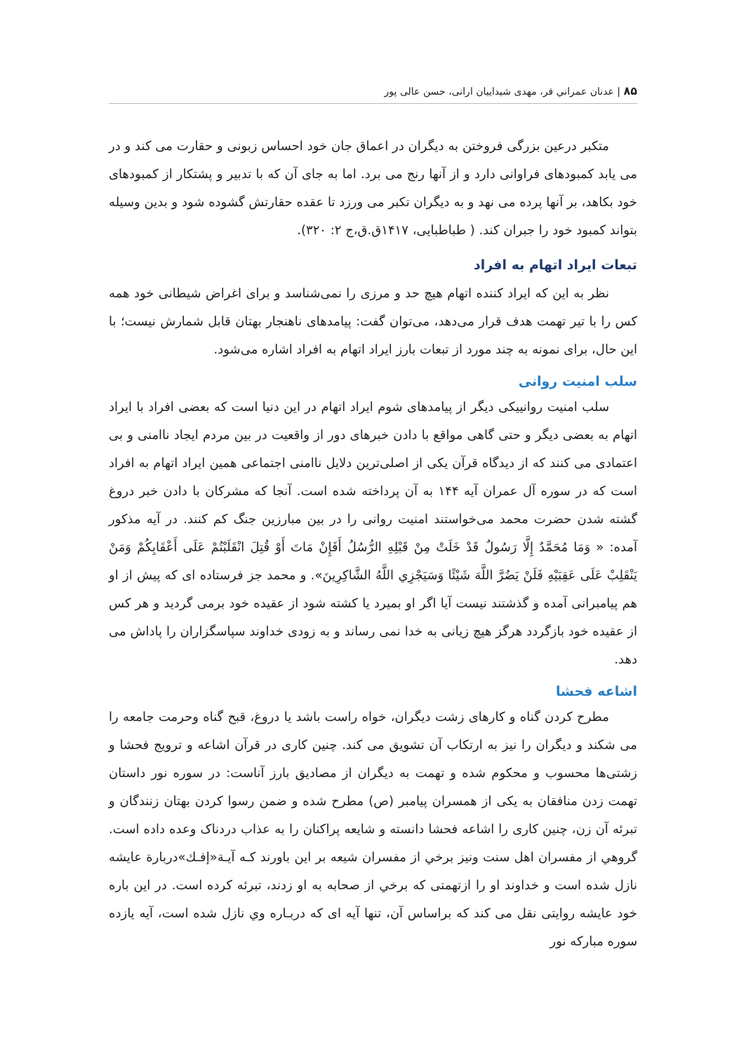۸۵ | عدنان عمراني فر، مهدی شیداییان ارانی، حسن عالی پور
متکبر درعین بزرگی فروختن به دیگران در اعماق جان خود احساس زبونی و حقارت می کند و در می یابد کمبودهای فراوانی دارد و از آنها رنج می برد. اما به جای آن که با تدبیر و پشتکار از کمبودهای خود بکاهد، بر آنها پرده می نهد و به دیگران تکبر می ورزد تا عقده حقارتش گشوده شود و بدین وسیله بتواند کمبود خود را جبران کند. ( طباطبایی، ۱۴۱۷ق.ق،ج ۲: ۳۲۰).
تبعات ایراد اتهام به افراد
نظر به این که ایراد کننده اتهام هیچ حد و مرزی را نمی‌شناسد و برای اغراض شیطانی خود همه کس را با تیر تهمت هدف قرار می‌دهد، می‌توان گفت: پیامدهای ناهنجار بهتان قابل شمارش نیست؛ با این حال، برای نمونه به چند مورد از تبعات بارز ایراد اتهام به افراد اشاره می‌شود.
سلب امنیت روانی
سلب امنیت روانییکی دیگر از پیامدهای شوم ایراد اتهام در این دنیا است که بعضی افراد با ایراد اتهام به بعضی دیگر و حتی گاهی مواقع با دادن خبرهای دور از واقعیت در بین مردم ایجاد ناامنی و بی اعتمادی می کنند که از دیدگاه قرآن یکی از اصلی‌ترین دلایل ناامنی اجتماعی همین ایراد اتهام به افراد است که در سوره آل عمران آیه ۱۴۴ به آن پرداخته شده است. آنجا که مشرکان با دادن خبر دروغ گشته شدن حضرت محمد می‌خواستند امنیت روانی را در بین مبارزین جنگ کم کنند. در آیه مذکور آمده: « وَمَا مُحَمَّدٌ إِلَّا رَسُولٌ قَدْ خَلَتْ مِنْ قَبْلِهِ الرُّسُلُ أَفَإِنْ مَاتَ أَوْ قُتِلَ انْقَلَبْتُمْ عَلَى أَعْقَابِكُمْ وَمَنْ يَنْقَلِبْ عَلَى عَقِبَيْهِ فَلَنْ يَضُرَّ اللَّهَ شَيْئًا وَسَيَجْزِي اللَّهُ الشَّاكِرِينَ». و محمد جز فرستاده ای که پیش از او هم پیامبرانی آمده و گذشتند نیست آیا اگر او بمیرد یا کشته شود از عقیده خود برمی گردید و هر کس از عقیده خود بازگردد هرگز هیچ زیانی به خدا نمی رساند و به زودی خداوند سپاسگزاران را پاداش می دهد.
اشاعه فحشا
مطرح کردن گناه و کارهای زشت دیگران، خواه راست باشد یا دروغ، قبح گناه وحرمت جامعه را می شکند و دیگران را نیز به ارتکاب آن تشویق می کند. چنین کاری در قرآن اشاعه و ترویج فحشا و زشتی‌ها محسوب و محکوم شده و تهمت به دیگران از مصادیق بارز آناست: در سوره نور داستان تهمت زدن منافقان به یکی از همسران پیامبر (ص) مطرح شده و ضمن رسوا کردن بهتان زنندگان و تبرئه آن زن، چنین کاری را اشاعه فحشا دانسته و شایعه پراکنان را به عذاب دردناک وعده داده است. گروهي از مفسران اهل سنت ونيز برخي از مفسران شيعه بر اين باورند كـه آيـة«إفـك»دربارة عايشه نازل شده است و خداوند او را ازتهمتی كه برخي از صحابه به او زدند، تبرئه كرده است. در اين باره خود عايشه روايتی نقل می کند كه براساس آن، تنها آيه ای كه دربـاره وي نازل شده است، آيه يازده سوره مباركه نور